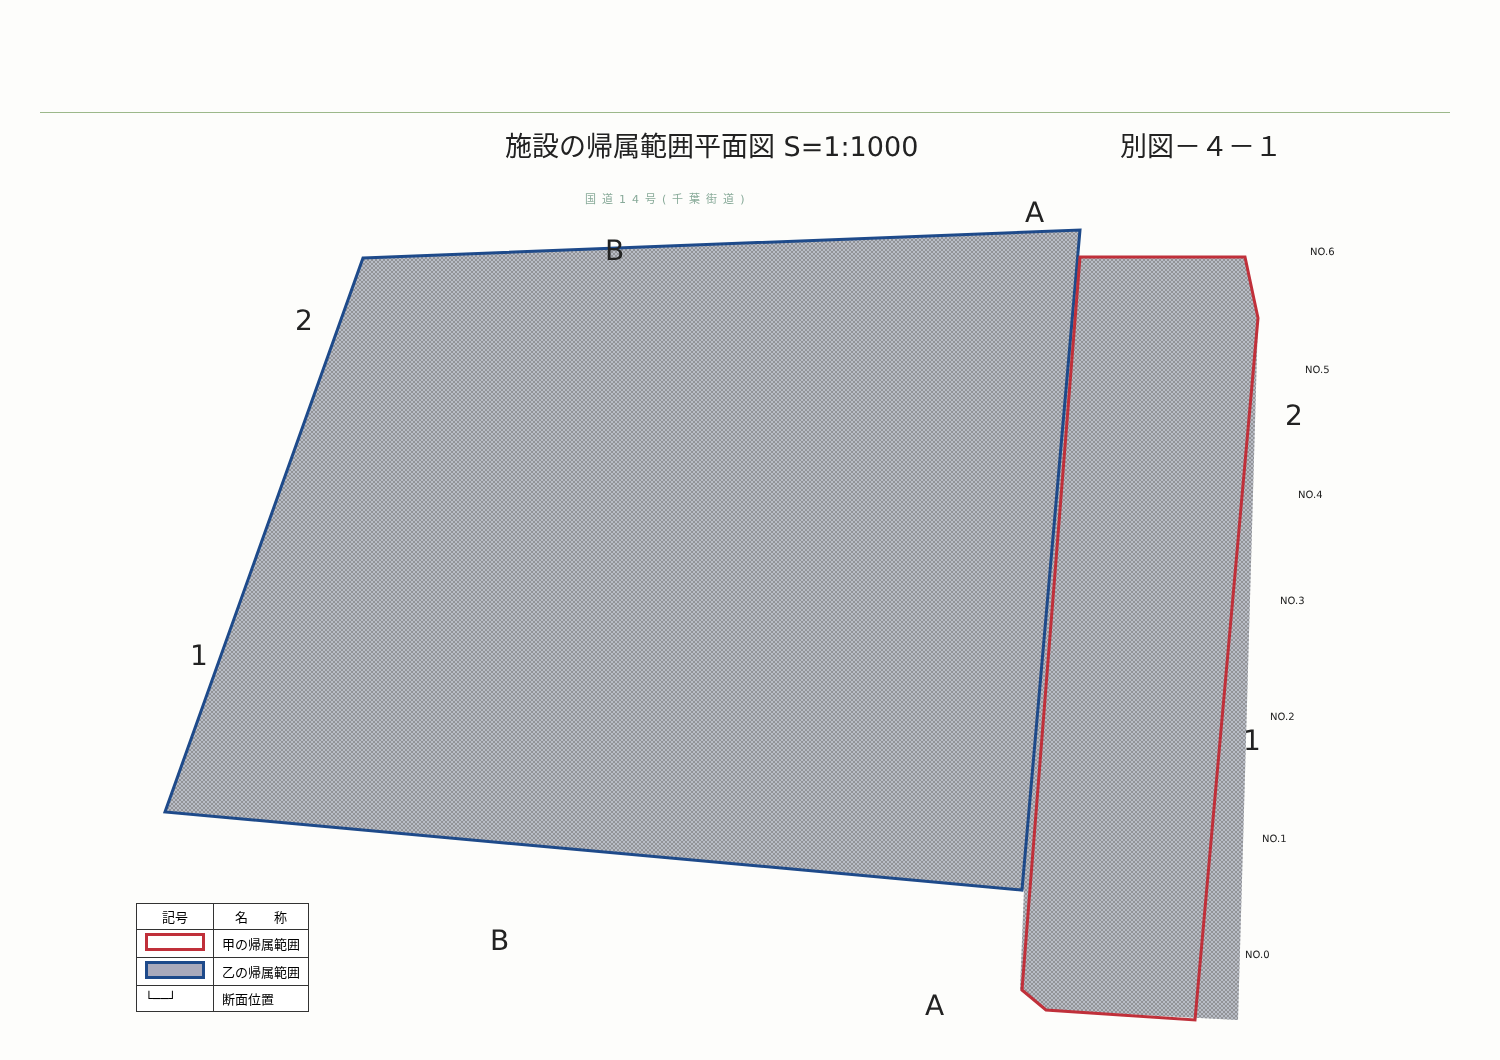施設の帰属範囲平面図 S=1:1000 別図－４－１
国道14号(千葉街道)
2
1
2
1
A
A
B
B
NO.6
NO.5
NO.4
NO.3
NO.2
NO.1
NO.0
| 記号 | 名 称 |
| --- | --- |
| | 甲の帰属範囲 |
| | 乙の帰属範囲 |
| └──┘ | 断面位置 |